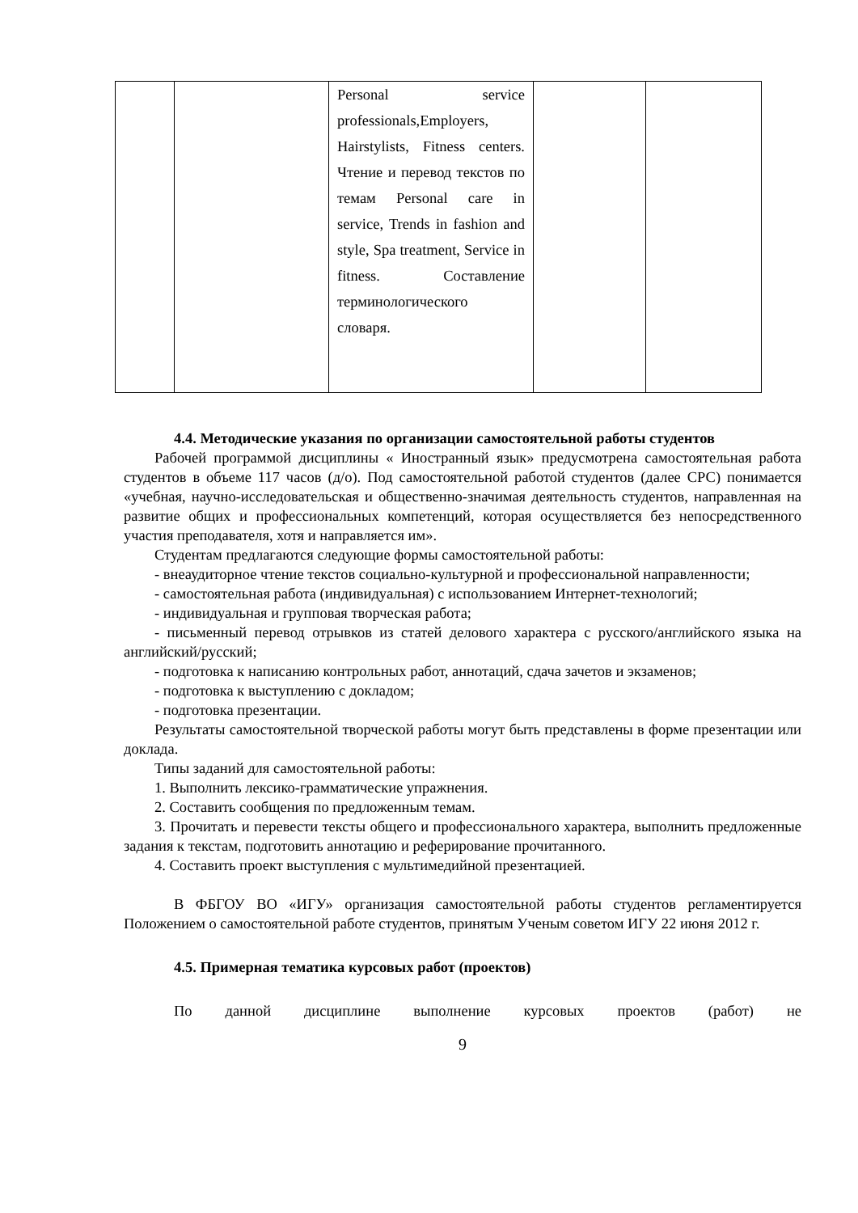| | | Personal service professionals,Employers, Hairstylists, Fitness centers. Чтение и перевод текстов по темам Personal care in service, Trends in fashion and style, Spa treatment, Service in fitness. Составление терминологического словаря. | | |
4.4. Методические указания по организации самостоятельной работы студентов
Рабочей программой дисциплины « Иностранный язык» предусмотрена самостоятельная работа студентов в объеме 117 часов (д/о). Под самостоятельной работой студентов (далее СРС) понимается «учебная, научно-исследовательская и общественно-значимая деятельность студентов, направленная на развитие общих и профессиональных компетенций, которая осуществляется без непосредственного участия преподавателя, хотя и направляется им».
Студентам предлагаются следующие формы самостоятельной работы:
- внеаудиторное чтение текстов социально-культурной и профессиональной направленности;
- самостоятельная работа (индивидуальная) с использованием Интернет-технологий;
- индивидуальная и групповая творческая работа;
- письменный перевод отрывков из статей делового характера с русского/английского языка на английский/русский;
- подготовка к написанию контрольных работ, аннотаций, сдача зачетов и экзаменов;
- подготовка к выступлению с докладом;
- подготовка презентации.
Результаты самостоятельной творческой работы могут быть представлены в форме презентации или доклада.
Типы заданий для самостоятельной работы:
1. Выполнить лексико-грамматические упражнения.
2. Составить сообщения по предложенным темам.
3. Прочитать и перевести тексты общего и профессионального характера, выполнить предложенные задания к текстам, подготовить аннотацию и реферирование прочитанного.
4. Составить проект выступления с мультимедийной презентацией.
В ФБГОУ ВО «ИГУ» организация самостоятельной работы студентов регламентируется Положением о самостоятельной работе студентов, принятым Ученым советом ИГУ 22 июня 2012 г.
4.5. Примерная тематика курсовых работ (проектов)
По данной дисциплине выполнение курсовых проектов (работ) не
9